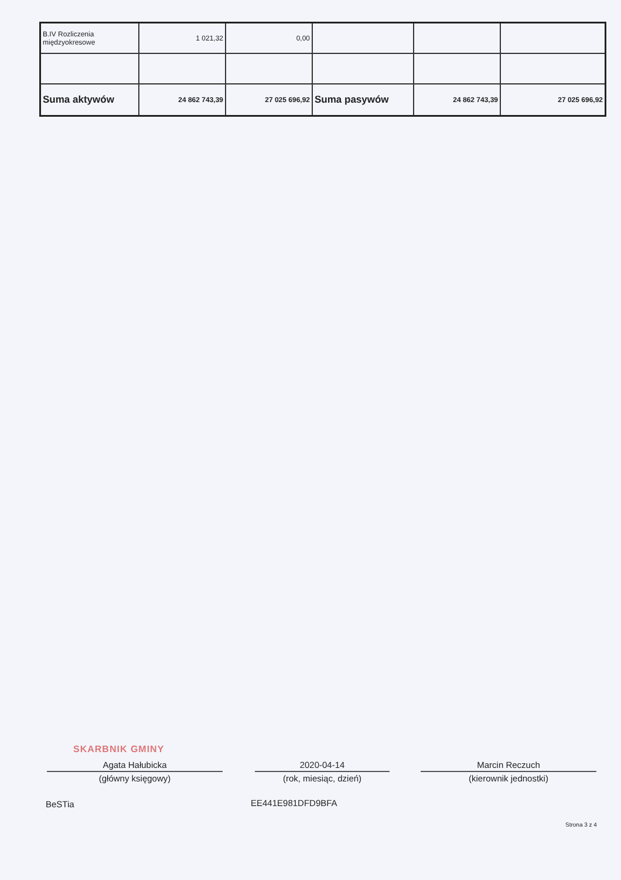| B.IV Rozliczenia międzyokresowe | 1 021,32 | 0,00 | | | |
| Suma aktywów | 24 862 743,39 | 27 025 696,92 | Suma pasywów | 24 862 743,39 | 27 025 696,92 |
SKARBNIK GMINY
Agata Hałubicka
(główny księgowy)
2020-04-14
(rok, miesiąc, dzień)
Marcin Reczuch
(kierownik jednostki)
BeSTia EE441E981DFD9BFA
Strona 3 z 4